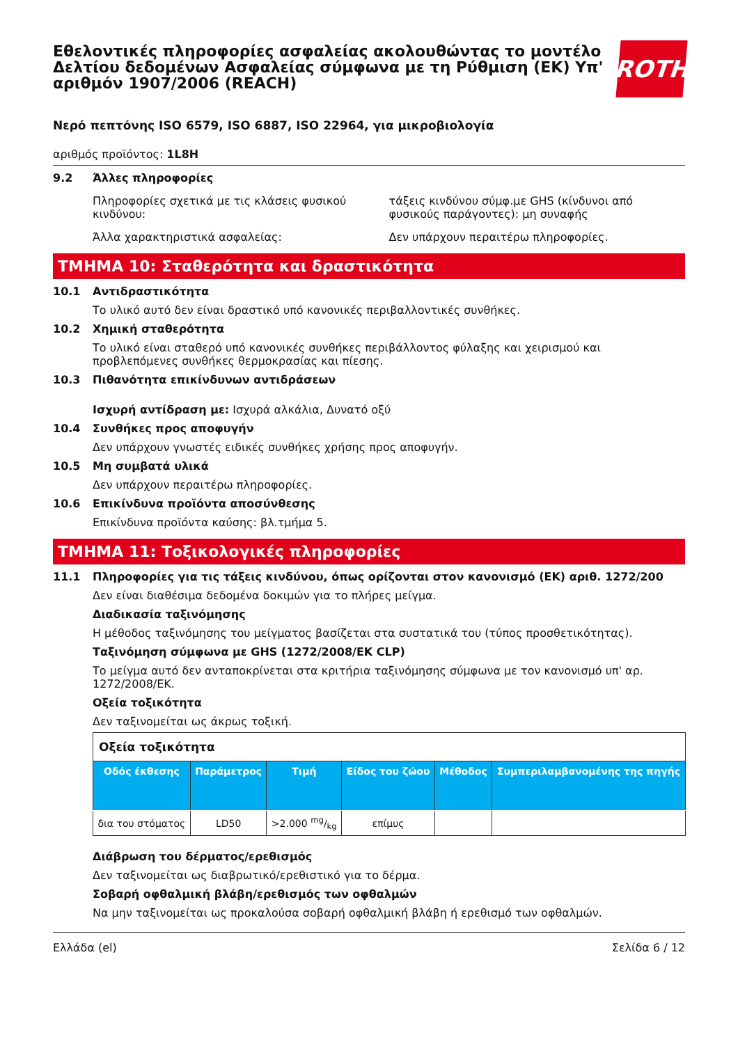Εθελοντικές πληροφορίες ασφαλείας ακολουθώντας το μοντέλο Δελτίου δεδομένων Ασφαλείας σύμφωνα με τη Ρύθμιση (ΕΚ) Υπ' αριθμόν 1907/2006 (REACH)
ROTH
Νερό πεπτόνης ISO 6579, ISO 6887, ISO 22964, για μικροβιολογία
αριθμός προϊόντος: 1L8H
9.2 Άλλες πληροφορίες
Πληροφορίες σχετικά με τις κλάσεις φυσικού κινδύνου:
τάξεις κινδύνου σύμφ.με GHS (κίνδυνοι από φυσικούς παράγοντες): μη συναφής
Άλλα χαρακτηριστικά ασφαλείας: Δεν υπάρχουν περαιτέρω πληροφορίες.
ΤΜΗΜΑ 10: Σταθερότητα και δραστικότητα
10.1 Αντιδραστικότητα
Το υλικό αυτό δεν είναι δραστικό υπό κανονικές περιβαλλοντικές συνθήκες.
10.2 Χημική σταθερότητα
Το υλικό είναι σταθερό υπό κανονικές συνθήκες περιβάλλοντος φύλαξης και χειρισμού και προβλεπόμενες συνθήκες θερμοκρασίας και πίεσης.
10.3 Πιθανότητα επικίνδυνων αντιδράσεων
Ισχυρή αντίδραση με: Ισχυρά αλκάλια, Δυνατό οξύ
10.4 Συνθήκες προς αποφυγήν
Δεν υπάρχουν γνωστές ειδικές συνθήκες χρήσης προς αποφυγήν.
10.5 Μη συμβατά υλικά
Δεν υπάρχουν περαιτέρω πληροφορίες.
10.6 Επικίνδυνα προϊόντα αποσύνθεσης
Επικίνδυνα προϊόντα καύσης: βλ.τμήμα 5.
ΤΜΗΜΑ 11: Τοξικολογικές πληροφορίες
11.1 Πληροφορίες για τις τάξεις κινδύνου, όπως ορίζονται στον κανονισμό (ΕΚ) αριθ. 1272/200
Δεν είναι διαθέσιμα δεδομένα δοκιμών για το πλήρες μείγμα.
Διαδικασία ταξινόμησης
Η μέθοδος ταξινόμησης του μείγματος βασίζεται στα συστατικά του (τύπος προσθετικότητας).
Ταξινόμηση σύμφωνα με GHS (1272/2008/ΕΚ CLP)
Το μείγμα αυτό δεν ανταποκρίνεται στα κριτήρια ταξινόμησης σύμφωνα με τον κανονισμό υπ' αρ. 1272/2008/ΕΚ.
Οξεία τοξικότητα
Δεν ταξινομείται ως άκρως τοξική.
| Οξεία τοξικότητα | | | | | |
| Οδός έκθεσης | Παράμετρος | Τιμή | Είδος του ζώου | Μέθοδος | Συμπεριλαμβανομένης της πηγής |
| δια του στόματος | LD50 | >2.000 mg/kg | επίμυς | | |
Διάβρωση του δέρματος/ερεθισμός
Δεν ταξινομείται ως διαβρωτικό/ερεθιστικό για το δέρμα.
Σοβαρή οφθαλμική βλάβη/ερεθισμός των οφθαλμών
Να μην ταξινομείται ως προκαλούσα σοβαρή οφθαλμική βλάβη ή ερεθισμό των οφθαλμών.
Ελλάδα (el) Σελίδα 6 / 12